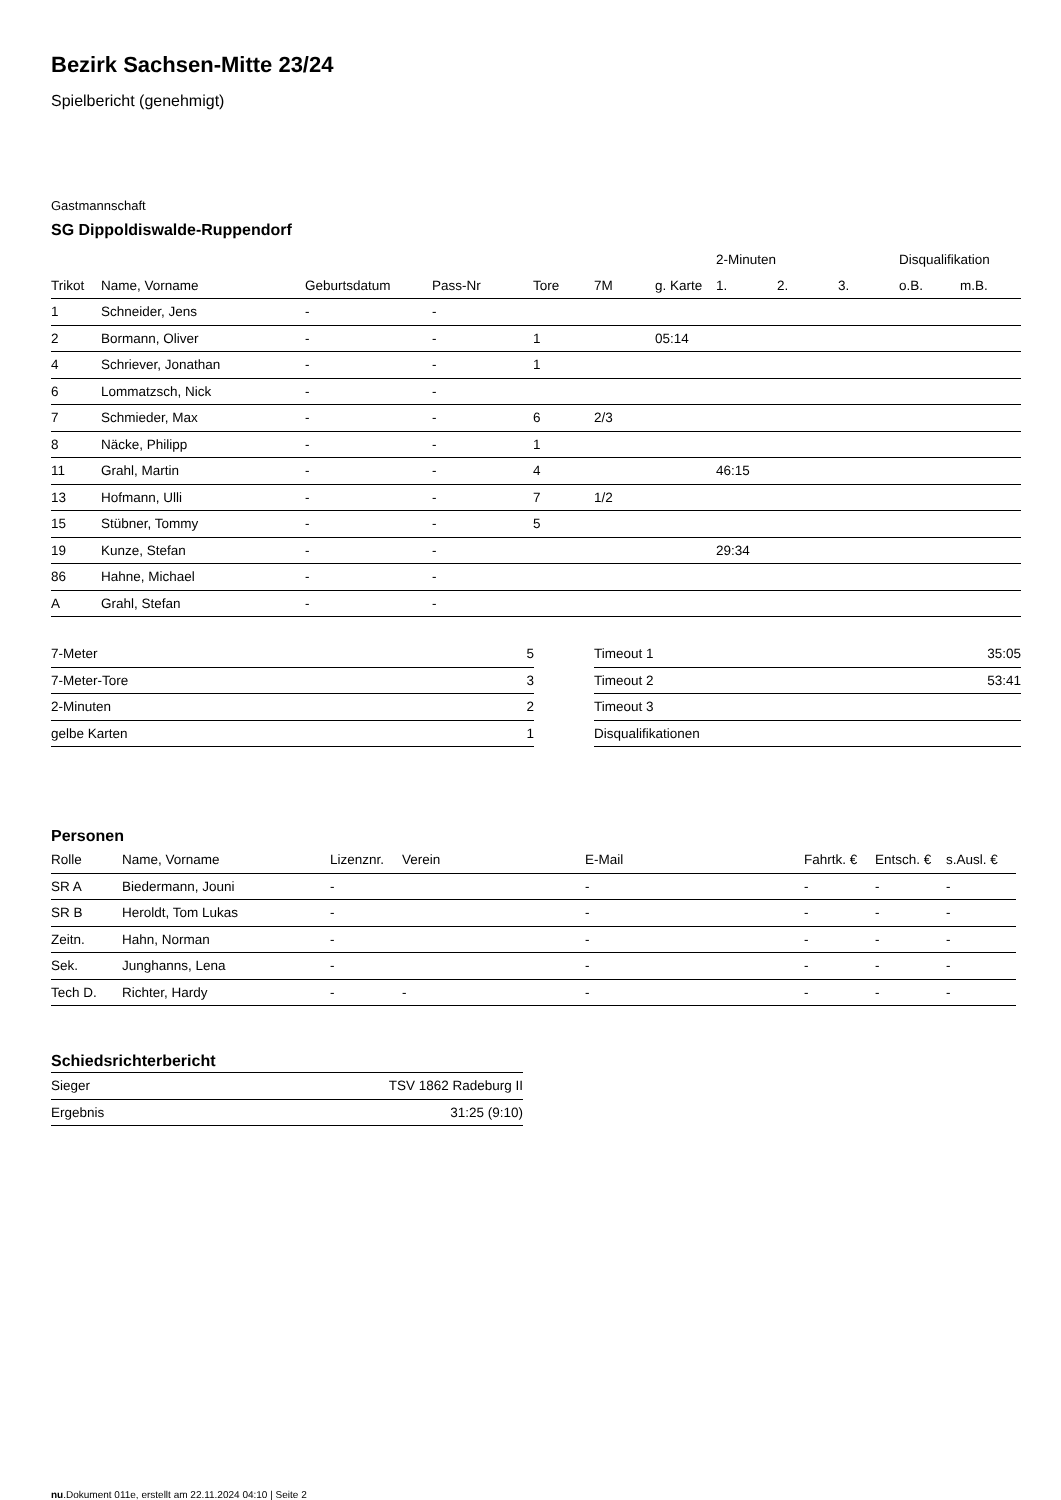Bezirk Sachsen-Mitte 23/24
Spielbericht (genehmigt)
Gastmannschaft
SG Dippoldiswalde-Ruppendorf
| | | | | | | | 2-Minuten | | | Disqualifikation | |
| --- | --- | --- | --- | --- | --- | --- | --- | --- | --- | --- | --- |
| Trikot | Name, Vorname | Geburtsdatum | Pass-Nr | Tore | 7M | g. Karte | 1. | 2. | 3. | o.B. | m.B. |
| 1 | Schneider, Jens | - | - | | | | | | | | |
| 2 | Bormann, Oliver | - | - | 1 | | 05:14 | | | | | |
| 4 | Schriever, Jonathan | - | - | 1 | | | | | | | |
| 6 | Lommatzsch, Nick | - | - | | | | | | | | |
| 7 | Schmieder, Max | - | - | 6 | 2/3 | | | | | | |
| 8 | Näcke, Philipp | - | - | 1 | | | | | | | |
| 11 | Grahl, Martin | - | - | 4 | | | 46:15 | | | | |
| 13 | Hofmann, Ulli | - | - | 7 | 1/2 | | | | | | |
| 15 | Stübner, Tommy | - | - | 5 | | | | | | | |
| 19 | Kunze, Stefan | - | - | | | | 29:34 | | | | |
| 86 | Hahne, Michael | - | - | | | | | | | | |
| A | Grahl, Stefan | - | - | | | | | | | | |
| 7-Meter | 5 |
| 7-Meter-Tore | 3 |
| 2-Minuten | 2 |
| gelbe Karten | 1 |
| Timeout 1 | 35:05 |
| Timeout 2 | 53:41 |
| Timeout 3 | |
| Disqualifikationen | |
Personen
| Rolle | Name, Vorname | Lizenznr. | Verein | E-Mail | Fahrtk. € | Entsch. € | s.Ausl. € |
| --- | --- | --- | --- | --- | --- | --- | --- |
| SR A | Biedermann, Jouni | - | | - | - | - | - |
| SR B | Heroldt, Tom Lukas | - | | - | - | - | - |
| Zeitn. | Hahn, Norman | - | | - | - | - | - |
| Sek. | Junghanns, Lena | - | | - | - | - | - |
| Tech D. | Richter, Hardy | - | - | - | - | - | - |
Schiedsrichterbericht
| Sieger | TSV 1862 Radeburg II |
| Ergebnis | 31:25 (9:10) |
nu.Dokument 011e, erstellt am 22.11.2024 04:10 | Seite 2